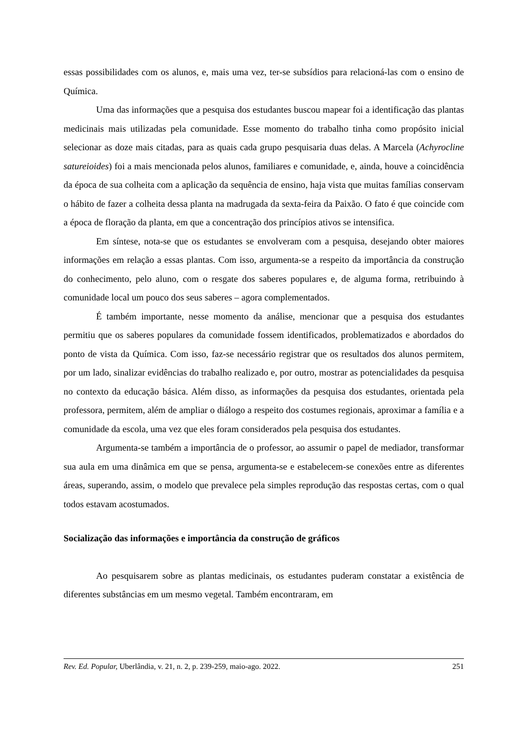essas possibilidades com os alunos, e, mais uma vez, ter-se subsídios para relacioná-las com o ensino de Química.
Uma das informações que a pesquisa dos estudantes buscou mapear foi a identificação das plantas medicinais mais utilizadas pela comunidade. Esse momento do trabalho tinha como propósito inicial selecionar as doze mais citadas, para as quais cada grupo pesquisaria duas delas. A Marcela (Achyrocline satureioides) foi a mais mencionada pelos alunos, familiares e comunidade, e, ainda, houve a coincidência da época de sua colheita com a aplicação da sequência de ensino, haja vista que muitas famílias conservam o hábito de fazer a colheita dessa planta na madrugada da sexta-feira da Paixão. O fato é que coincide com a época de floração da planta, em que a concentração dos princípios ativos se intensifica.
Em síntese, nota-se que os estudantes se envolveram com a pesquisa, desejando obter maiores informações em relação a essas plantas. Com isso, argumenta-se a respeito da importância da construção do conhecimento, pelo aluno, com o resgate dos saberes populares e, de alguma forma, retribuindo à comunidade local um pouco dos seus saberes – agora complementados.
É também importante, nesse momento da análise, mencionar que a pesquisa dos estudantes permitiu que os saberes populares da comunidade fossem identificados, problematizados e abordados do ponto de vista da Química. Com isso, faz-se necessário registrar que os resultados dos alunos permitem, por um lado, sinalizar evidências do trabalho realizado e, por outro, mostrar as potencialidades da pesquisa no contexto da educação básica. Além disso, as informações da pesquisa dos estudantes, orientada pela professora, permitem, além de ampliar o diálogo a respeito dos costumes regionais, aproximar a família e a comunidade da escola, uma vez que eles foram considerados pela pesquisa dos estudantes.
Argumenta-se também a importância de o professor, ao assumir o papel de mediador, transformar sua aula em uma dinâmica em que se pensa, argumenta-se e estabelecem-se conexões entre as diferentes áreas, superando, assim, o modelo que prevalece pela simples reprodução das respostas certas, com o qual todos estavam acostumados.
Socialização das informações e importância da construção de gráficos
Ao pesquisarem sobre as plantas medicinais, os estudantes puderam constatar a existência de diferentes substâncias em um mesmo vegetal. Também encontraram, em
Rev. Ed. Popular, Uberlândia, v. 21, n. 2, p. 239-259, maio-ago. 2022. 251